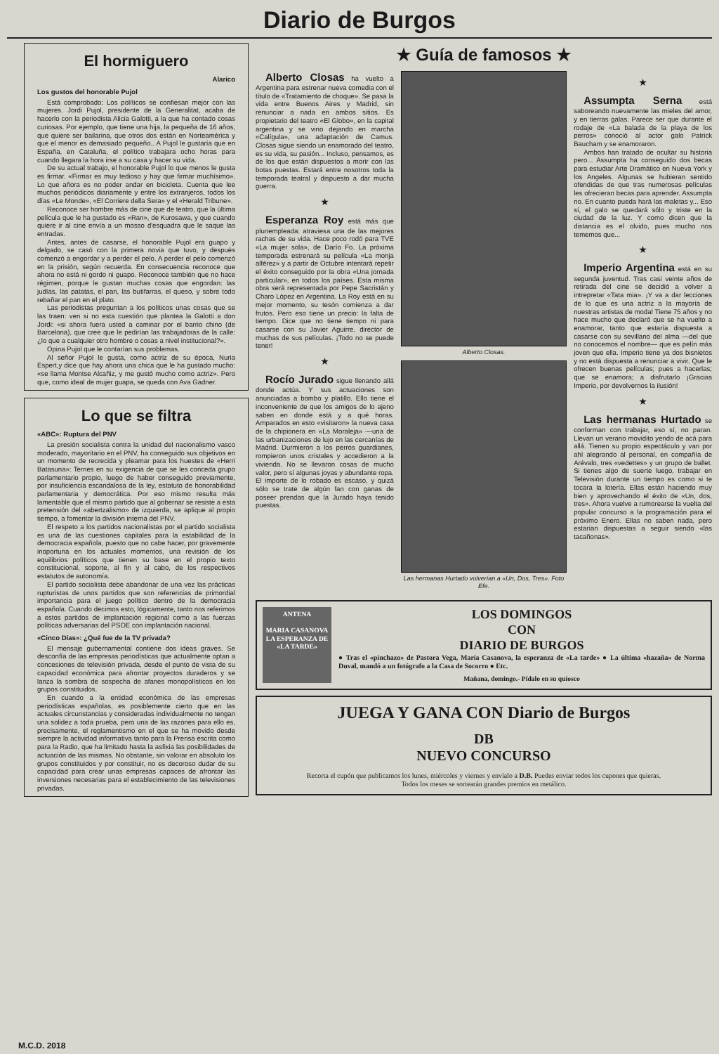Diario de Burgos
El hormiguero
Alarico
Los gustos del honorable Pujol
Está comprobado: Los políticos se confiesan mejor con las mujeres. Jordi Pujol, presidente de la Generalitat, acaba de hacerlo con la periodista Alicia Galotti, a la que ha contado cosas curiosas. Por ejemplo, que tiene una hija, la pequeña de 16 años, que quiere ser bailarina, que otros dos están en Norteamérica y que el menor es demasiado pequeño.. A Pujol le gustaría que en España, en Cataluña, el político trabajara ocho horas para cuando llegara la hora irse a su casa y hacer su vida.
De su actual trabajo, el honorable Pujol lo que menos le gusta es firmar. «Firmar es muy tedioso y hay que firmar muchísimo». Lo que añora es no poder andar en bicicleta. Cuenta que lee muchos periódicos diariamente y entre los extranjeros, todos los días «Le Monde», «El Corriere della Sera» y el «Herald Tribune».
Reconoce ser hombre más de cine que de teatro, que la última película que le ha gustado es «Ran», de Kurosawa, y que cuando quiere ir al cine envía a un mosso d'esquadra que le saque las entradas.
Antes, antes de casarse, el honorable Pujol era guapo y delgado, se casó con la primera novia que tuvo, y después comenzó a engordar y a perder el pelo. A perder el pelo comenzó en la prisión, según recuerda. En consecuencia reconoce que ahora no está ni gordo ni guapo. Reconoce también que no hace régimen, porque le gustan muchas cosas que engordan: las judías, las patatas, el pan, las butifarras, el queso, y sobre todo rebañar el pan en el plato.
Las periodistas preguntan a los políticos unas cosas que se las traen: ven si no esta cuestión que plantea la Galotti a don Jordi: «si ahora fuera usted a caminar por el barrio chino (de Barcelona), que cree que le pedirían las trabajadoras de la calle: ¿lo que a cualquier otro hombre o cosas a nivel institucional?».
Opina Pujol que le contarían sus problemas.
Al señor Pujol le gusta, como actriz de su época, Nuria Espert,y dice que hay ahora una chica que le ha gustado mucho: «se llama Montse Alcañiz, y me gustó mucho como actriz». Pero que, como ideal de mujer guapa, se queda con Ava Gadner.
Lo que se filtra
«ABC»: Ruptura del PNV
La presión socialista contra la unidad del nacionalismo vasco moderado, mayoritario en el PNV, ha conseguido sus objetivos en un momento de recrecida y pleamar para los huestes de «Herri Batasuna»: Ternes en su exigencia de que se les conceda grupo parlamentario propio, luego de haber conseguido previamente, por insuficiencia escandalosa de la ley, estatuto de honorabilidad parlamentaria y democrática. Por eso mismo resulta más lamentable que el mismo partido que al gobernar se resiste a esta pretensión del «abertzalismo» de izquierda, se aplique al propio tiempo, a fomentar la división interna del PNV.
El respeto a los partidos nacionalistas por el partido socialista es una de las cuestiones capitales para la estabilidad de la democracia española, puesto que no cabe hacer, por gravemente inoportuna en los actuales momentos, una revisión de los equilibrios políticos que tienen su base en el propio texto constitucional, soporte, al fin y al cabo, de los respectivos estatutos de autonomía.
El partido socialista debe abandonar de una vez las prácticas rupturistas de unos partidos que son referencias de primordial importancia para el juego político dentro de la democracia española. Cuando decimos esto, lógicamente, tanto nos referimos a estos partidos de implantación regional como a las fuerzas políticas adversarias del PSOE con implantación nacional.
«Cinco Días»: ¿Qué fue de la TV privada?
El mensaje gubernamental contiene dos ideas graves. Se desconfía de las empresas periodísticas que actualmente optan a concesiones de televisión privada, desde el punto de vista de su capacidad económica para afrontar proyectos duraderos y se lanza la sombra de sospecha de afanes monopolísticos en los grupos constituidos.
En cuando a la entidad económica de las empresas periodísticas españolas, es posiblemente cierto que en las actuales circunstancias y consideradas individualmente no tengan una solidez a toda prueba, pero una de las razones para ello es, precisamente, el reglamentismo en el que se ha movido desde siempre la actividad informativa tanto para la Prensa escrita como para la Radio, que ha limitado hasta la asfixia las posibilidades de actuación de las mismas. No obstante, sin valorar en absoluto los grupos constituidos y por constituir, no es decoroso dudar de su capacidad para crear unas empresas capaces de afrontar las inversiones necesarias para el establecimiento de las televisiones privadas.
★ Guía de famosos ★
Alberto Closas ha vuelto a Argentina para estrenar nueva comedia con el título de «Tratamiento de choque». Se pasa la vida entre Buenos Aires y Madrid, sin renunciar a nada en ambos sitios. Es propietario del teatro «El Globo», en la capital argentina y se vino dejando en marcha «Calígula», una adaptación de Camus. Closas sigue siendo un enamorado del teatro, es su vida, su pasión... Incluso, pensamos, es de los que están dispuestos a morir con las botas puestas. Estará entre nosotros toda la temporada teatral y dispuesto a dar mucha guerra.
★
Esperanza Roy está más que pluriempleada: atraviesa una de las mejores rachas de su vida. Hace poco rodó para TVE «La mujer sola», de Darío Fo. La próxima temporada estrenará su película «La monja alférez» y a partir de Octubre intentará repetir el éxito conseguido por la obra «Una jornada particular», en todos los países. Esta misma obra será representada por Pepe Sacristán y Charo López en Argentina. La Roy está en su mejor momento, su tesón comienza a dar frutos. Pero eso tiene un precio: la falta de tiempo. Dice que no tiene tiempo ni para casarse con su Javier Aguirre, director de muchas de sus películas. ¡Todo no se puede tener!
★
Rocío Jurado sigue llenando allá donde actúa. Y sus actuaciones son anunciadas a bombo y platillo. Ello tiene el inconveniente de que los amigos de lo ajeno saben en donde está y a qué horas. Amparados en esto «visitaron» la nueva casa de la chipionera en «La Moraleja» —una de las urbanizaciones de lujo en las cercanías de Madrid. Durmieron a los perros guardianes, rompieron unos cristales y accedieron a la vivienda. No se llevaron cosas de mucho valor, pero sí algunas joyas y abundante ropa. El importe de lo robado es escaso, y quizá sólo se trate de algún fan con ganas de poseer prendas que la Jurado haya tenido puestas.
Alberto Closas.
Las hermanas Hurtado volverían a «Un, Dos, Tres». Foto Efe.
★
Assumpta Serna está saboreando nuevamente las mieles del amor, y en tierras galas. Parece ser que durante el rodaje de «La balada de la playa de los perros» conoció al actor galo Patrick Baucham y se enamoraron.
Ambos han tratado de ocultar su historia pero... Assumpta ha conseguido dos becas para estudiar Arte Dramático en Nueva York y los Angeles. Algunas se hubieran sentido ofendidas de que tras numerosas películas les ofrecieran becas para aprender. Assumpta no. En cuanto pueda hará las maletas y... Eso sí, el galo se quedará sólo y triste en la ciudad de la luz. Y como dicen que la distancia es el olvido, pues mucho nos tememos que...
★
Imperio Argentina está en su segunda juventud. Tras casi veinte años de retirada del cine se decidió a volver a intrepretar «Tata mia». ¡Y va a dar lecciones de lo que es una actriz a la mayoría de nuestras artistas de moda! Tiene 75 años y no hace mucho que declaró que se ha vuelto a enamorar, tanto que estaría dispuesta a casarse con su sevillano del alma —del que no conocemos el nombre— que es pelín más joven que ella. Imperio tiene ya dos bisnietos y no está dispuesta a renunciar a vivir. Que le ofrecen buenas películas; pues a hacerlas; que se enamora; a disfrutarlo ¡Gracias Imperio, por devolvernos la ilusión!
★
Las hermanas Hurtado se conforman con trabajar, eso sí, no paran. Llevan un verano movidito yendo de acá para allá. Tienen su propio espectáculo y van por ahí alegrando al personal, en compañía de Arévalo, tres «vedettes» y un grupo de ballet. Si tienes algo de suerte luego, trabajar en Televisión durante un tiempo es como si te tocara la lotería. Ellas están haciendo muy bien y aprovechando el éxito de «Un, dos, tres». Ahora vuelve a rumorearse la vuelta del popular concurso a la programación para el próximo Enero. Ellas no saben nada, pero estarían dispuestas a seguir siendo «las tacañonas».
ANTENA
MARIA CASANOVA LA ESPERANZA DE «LA TARDE»
LOS DOMINGOS
CON
DIARIO DE BURGOS
● Tras el «pinchazo» de Pastora Vega, María Casanova, la esperanza de «La tarde» ● La última «hazaña» de Norma Duval, mandó a un fotógrafo a la Casa de Socorro ● Etc.
Mañana, domingo.- Pídalo en su quiosco
JUEGA Y GANA CON Diario de Burgos
DB
NUEVO CONCURSO
Recorta el cupón que publicamos los lunes, miércoles y viernes y envíalo a D.B. Puedes enviar todos los cupones que quieras.
Todos los meses se sortearán grandes premios en metálico.
M.C.D. 2018